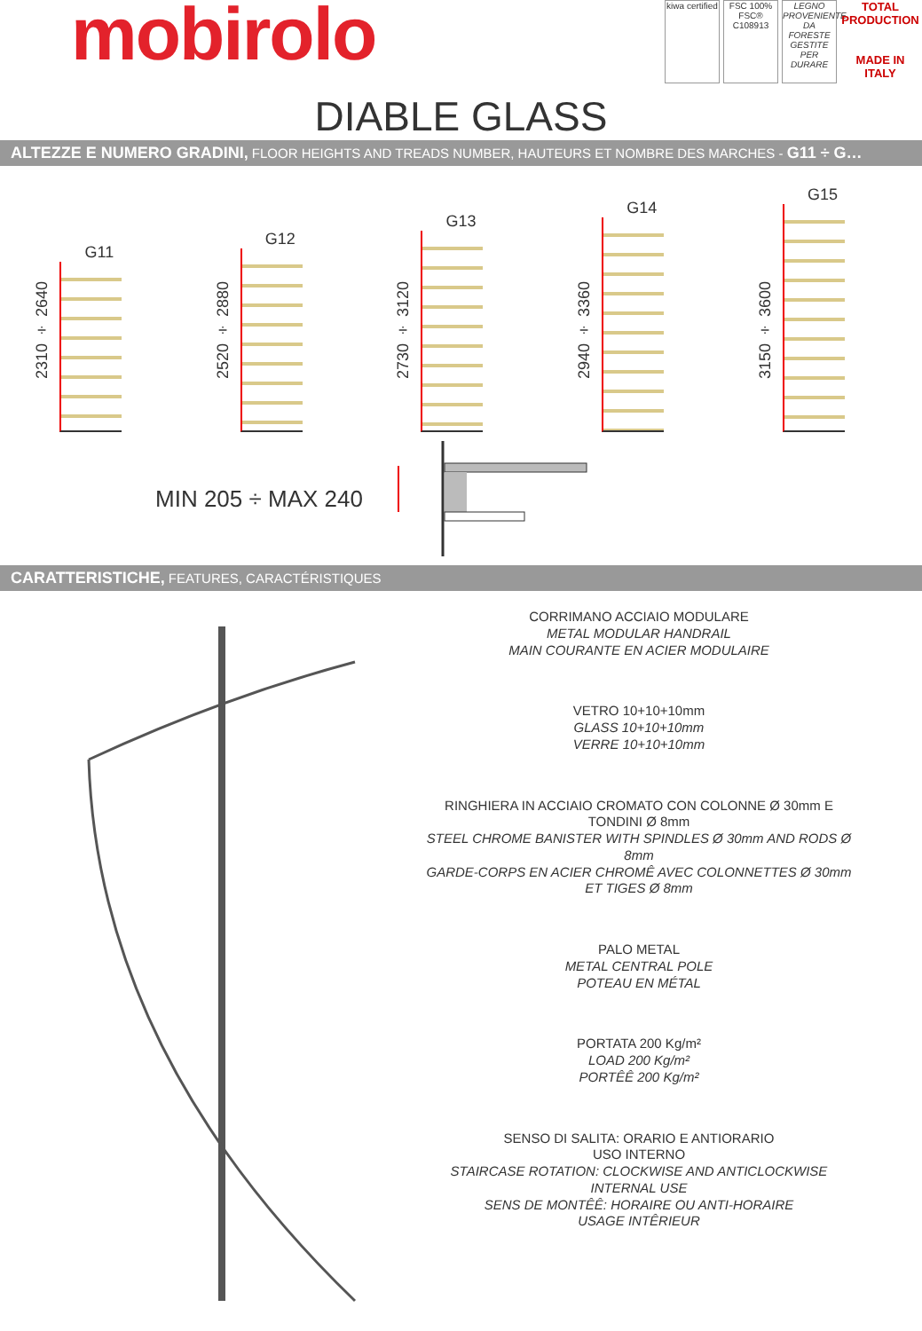mobirolo
kiwa certified
FSC 100% FSC® C108913
LEGNO PROVENIENTE DA FORESTE GESTITE PER DURARE
TOTAL PRODUCTION
MADE IN ITALY
DIABLE GLASS
ALTEZZE E NUMERO GRADINI, FLOOR HEIGHTS AND TREADS NUMBER, HAUTEURS ET NOMBRE DES MARCHES - G11 ÷ G…
G11
2310 ÷ 2640
G12
2520 ÷ 2880
G13
2730 ÷ 3120
G14
2940 ÷ 3360
G15
3150 ÷ 3600
MIN 205 ÷ MAX 240
CARATTERISTICHE, FEATURES, CARACTÉRISTIQUES
CORRIMANO ACCIAIO MODULARE
METAL MODULAR HANDRAIL
MAIN COURANTE EN ACIER MODULAIRE
VETRO 10+10+10mm
GLASS 10+10+10mm
VERRE 10+10+10mm
RINGHIERA IN ACCIAIO CROMATO CON COLONNE Ø 30mm E TONDINI Ø 8mm
STEEL CHROME BANISTER WITH SPINDLES Ø 30mm AND RODS Ø 8mm
GARDE-CORPS EN ACIER CHROMÊ AVEC COLONNETTES Ø 30mm ET TIGES Ø 8mm
PALO METAL
METAL CENTRAL POLE
POTEAU EN MÉTAL
PORTATA 200 Kg/m²
LOAD 200 Kg/m²
PORTÊÊ 200 Kg/m²
SENSO DI SALITA: ORARIO E ANTIORARIO
USO INTERNO
STAIRCASE ROTATION: CLOCKWISE AND ANTICLOCKWISE
INTERNAL USE
SENS DE MONTÊÊ: HORAIRE OU ANTI-HORAIRE
USAGE INTÊRIEUR